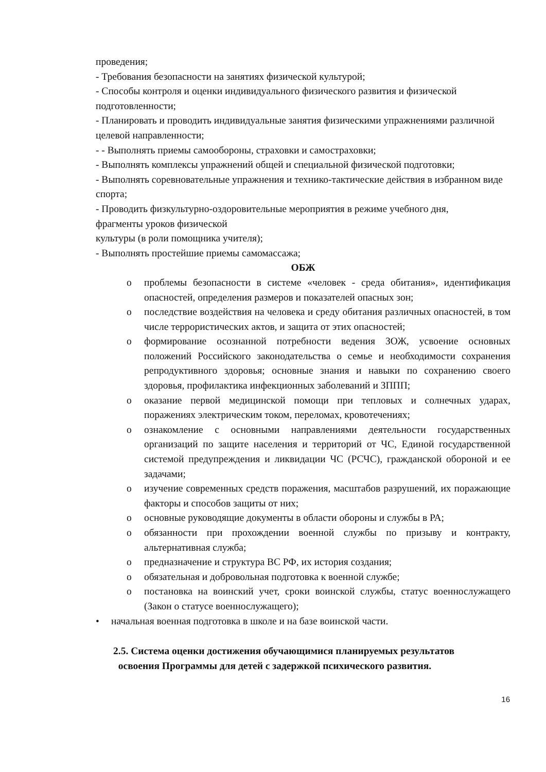проведения;
- Требования безопасности на занятиях физической культурой;
- Способы контроля и оценки индивидуального физического развития и физической подготовленности;
- Планировать и проводить индивидуальные занятия физическими упражнениями различной целевой направленности;
- - Выполнять приемы самообороны, страховки и самостраховки;
- Выполнять комплексы упражнений общей и специальной физической подготовки;
- Выполнять соревновательные упражнения и технико-тактические действия в избранном виде спорта;
- Проводить физкультурно-оздоровительные мероприятия в режиме учебного дня,
фрагменты уроков физической
культуры (в роли помощника учителя);
- Выполнять простейшие приемы самомассажа;
ОБЖ
o проблемы безопасности в системе «человек - среда обитания», идентификация опасностей, определения размеров и показателей опасных зон;
o последствие воздействия на человека и среду обитания различных опасностей, в том числе террористических актов, и защита от этих опасностей;
o формирование осознанной потребности ведения ЗОЖ, усвоение основных положений Российского законодательства о семье и необходимости сохранения репродуктивного здоровья; основные знания и навыки по сохранению своего здоровья, профилактика инфекционных заболеваний и ЗППП;
o оказание первой медицинской помощи при тепловых и солнечных ударах, поражениях электрическим током, переломах, кровотечениях;
o ознакомление с основными направлениями деятельности государственных организаций по защите населения и территорий от ЧС, Единой государственной системой предупреждения и ликвидации ЧС (РСЧС), гражданской обороной и ее задачами;
o изучение современных средств поражения, масштабов разрушений, их поражающие факторы и способов защиты от них;
o основные руководящие документы в области обороны и службы в РА;
o обязанности при прохождении военной службы по призыву и контракту, альтернативная служба;
o предназначение и структура ВС РФ, их история создания;
o обязательная и добровольная подготовка к военной службе;
o постановка на воинский учет, сроки воинской службы, статус военнослужащего (Закон о статусе военнослужащего);
• начальная военная подготовка в школе и на базе воинской части.
2.5. Система оценки достижения обучающимися планируемых результатов
освоения Программы для детей с задержкой психического развития.
16